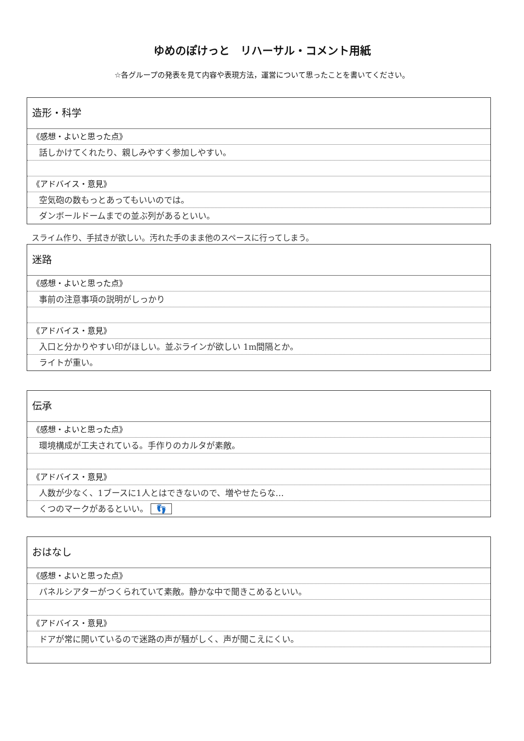ゆめのぽけっと　リハーサル・コメント用紙
☆各グループの発表を見て内容や表現方法，運営について思ったことを書いてください。
造形・科学
《感想・よいと思った点》
話しかけてくれたり、親しみやすく参加しやすい。
《アドバイス・意見》
空気砲の数もっとあってもいいのでは。
ダンボールドームまでの並ぶ列があるといい。
スライム作り、手拭きが欲しい。汚れた手のまま他のスペースに行ってしまう。
迷路
《感想・よいと思った点》
事前の注意事項の説明がしっかり
《アドバイス・意見》
入口と分かりやすい印がほしい。並ぶラインが欲しい 1m間隔とか。
ライトが重い。
伝承
《感想・よいと思った点》
環境構成が工夫されている。手作りのカルタが素敵。
《アドバイス・意見》
人数が少なく、1ブースに1人とはできないので、増やせたらな…
くつのマークがあるといい。 👣
おはなし
《感想・よいと思った点》
パネルシアターがつくられていて素敵。静かな中で聞きこめるといい。
《アドバイス・意見》
ドアが常に開いているので迷路の声が騒がしく、声が聞こえにくい。